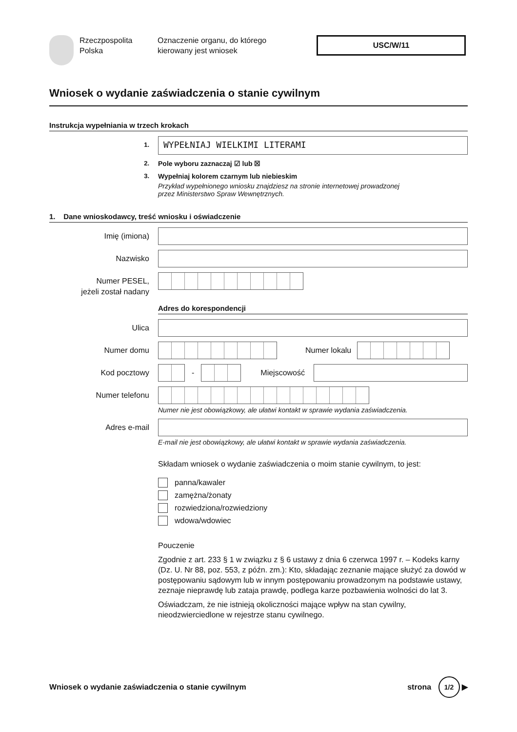Rzeczpospolita
Polska
Oznaczenie organu, do którego
kierowany jest wniosek
USC/W/11
Wniosek o wydanie zaświadczenia o stanie cywilnym
Instrukcja wypełniania w trzech krokach
1.
WYPEŁNIAJ WIELKIMI LITERAMI
2. Pole wyboru zaznaczaj ☑ lub ☒
3. Wypełniaj kolorem czarnym lub niebieskim
Przykład wypełnionego wniosku znajdziesz na stronie internetowej prowadzonej
przez Ministerstwo Spraw Wewnętrznych.
1. Dane wnioskodawcy, treść wniosku i oświadczenie
Imię (imiona)
Nazwisko
Numer PESEL,
jeżeli został nadany
Adres do korespondencji
Ulica
Numer domu
Numer lokalu
Kod pocztowy
- Miejscowość
Numer telefonu
Numer nie jest obowiązkowy, ale ułatwi kontakt w sprawie wydania zaświadczenia.
Adres e-mail
E-mail nie jest obowiązkowy, ale ułatwi kontakt w sprawie wydania zaświadczenia.
Składam wniosek o wydanie zaświadczenia o moim stanie cywilnym, to jest:
panna/kawaler
zamężna/żonaty
rozwiedziona/rozwiedziony
wdowa/wdowiec
Pouczenie
Zgodnie z art. 233 § 1 w związku z § 6 ustawy z dnia 6 czerwca 1997 r. – Kodeks karny (Dz. U. Nr 88, poz. 553, z późn. zm.): Kto, składając zeznanie mające służyć za dowód w postępowaniu sądowym lub w innym postępowaniu prowadzonym na podstawie ustawy, zeznaje nieprawdę lub zataja prawdę, podlega karze pozbawienia wolności do lat 3.
Oświadczam, że nie istnieją okoliczności mające wpływ na stan cywilny, nieodzwierciedlone w rejestrze stanu cywilnego.
Wniosek o wydanie zaświadczenia o stanie cywilnym
strona 1/2 ▶